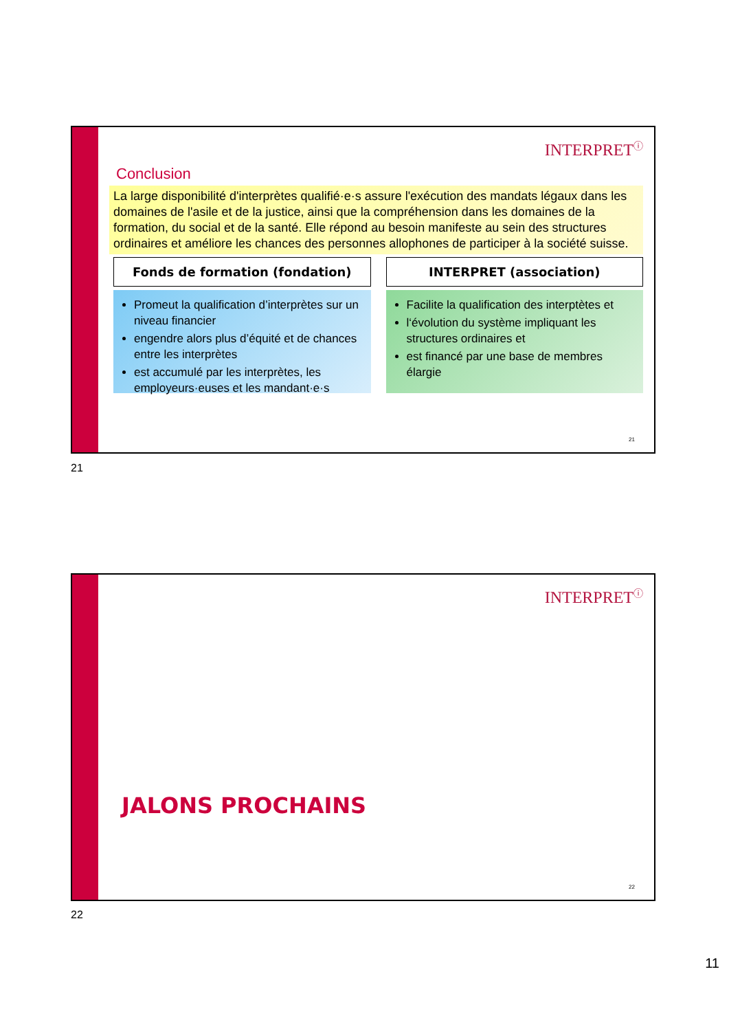INTERPRET<sup>ⓘ</sup>
Conclusion
La large disponibilité d'interprètes qualifié·e·s assure l'exécution des mandats légaux dans les domaines de l'asile et de la justice, ainsi que la compréhension dans les domaines de la formation, du social et de la santé. Elle répond au besoin manifeste au sein des structures ordinaires et améliore les chances des personnes allophones de participer à la société suisse.
Fonds de formation (fondation)
Promeut la qualification d’interprètes sur un niveau financier
engendre alors plus d’équité et de chances entre les interprètes
est accumulé par les interprètes, les employeurs·euses et les mandant·e·s
INTERPRET (association)
Facilite la qualification des interptètes et
l‘évolution du système impliquant les structures ordinaires et
est financé par une base de membres élargie
21
21
INTERPRET<sup>ⓘ</sup>
JALONS PROCHAINS
22
22
11